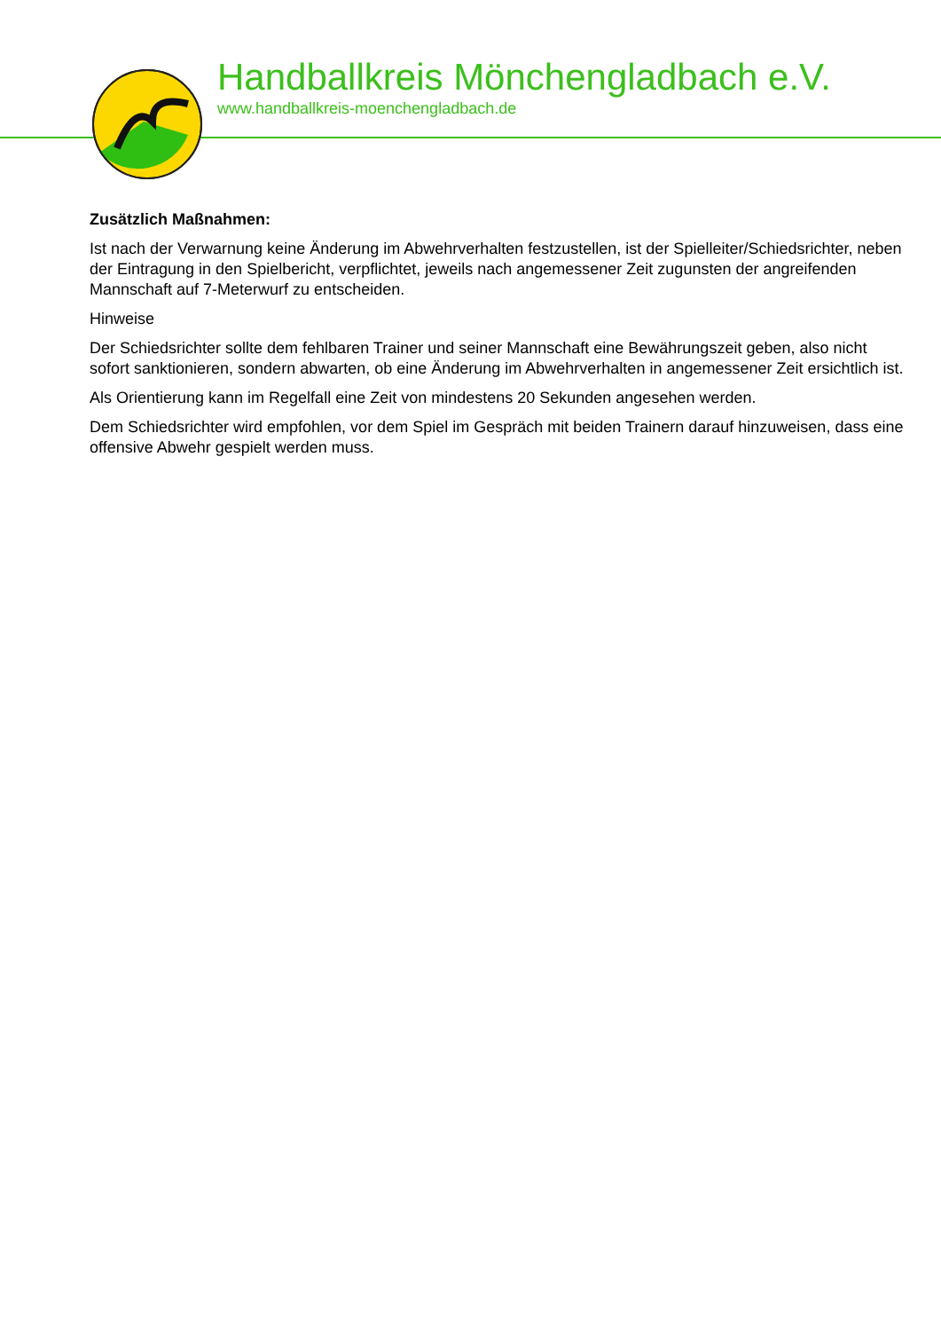Handballkreis Mönchengladbach e.V.
www.handballkreis-moenchengladbach.de
Zusätzlich Maßnahmen:
Ist nach der Verwarnung keine Änderung im Abwehrverhalten festzustellen, ist der Spielleiter/Schiedsrichter, neben der Eintragung in den Spielbericht, verpflichtet, jeweils nach angemessener Zeit zugunsten der angreifenden Mannschaft auf 7-Meterwurf zu entscheiden.
Hinweise
Der Schiedsrichter sollte dem fehlbaren Trainer und seiner Mannschaft eine Bewährungszeit geben, also nicht sofort sanktionieren, sondern abwarten, ob eine Änderung im Abwehrverhalten in angemessener Zeit ersichtlich ist.
Als Orientierung kann im Regelfall eine Zeit von mindestens 20 Sekunden angesehen werden.
Dem Schiedsrichter wird empfohlen, vor dem Spiel im Gespräch mit beiden Trainern darauf hinzuweisen, dass eine offensive Abwehr gespielt werden muss.